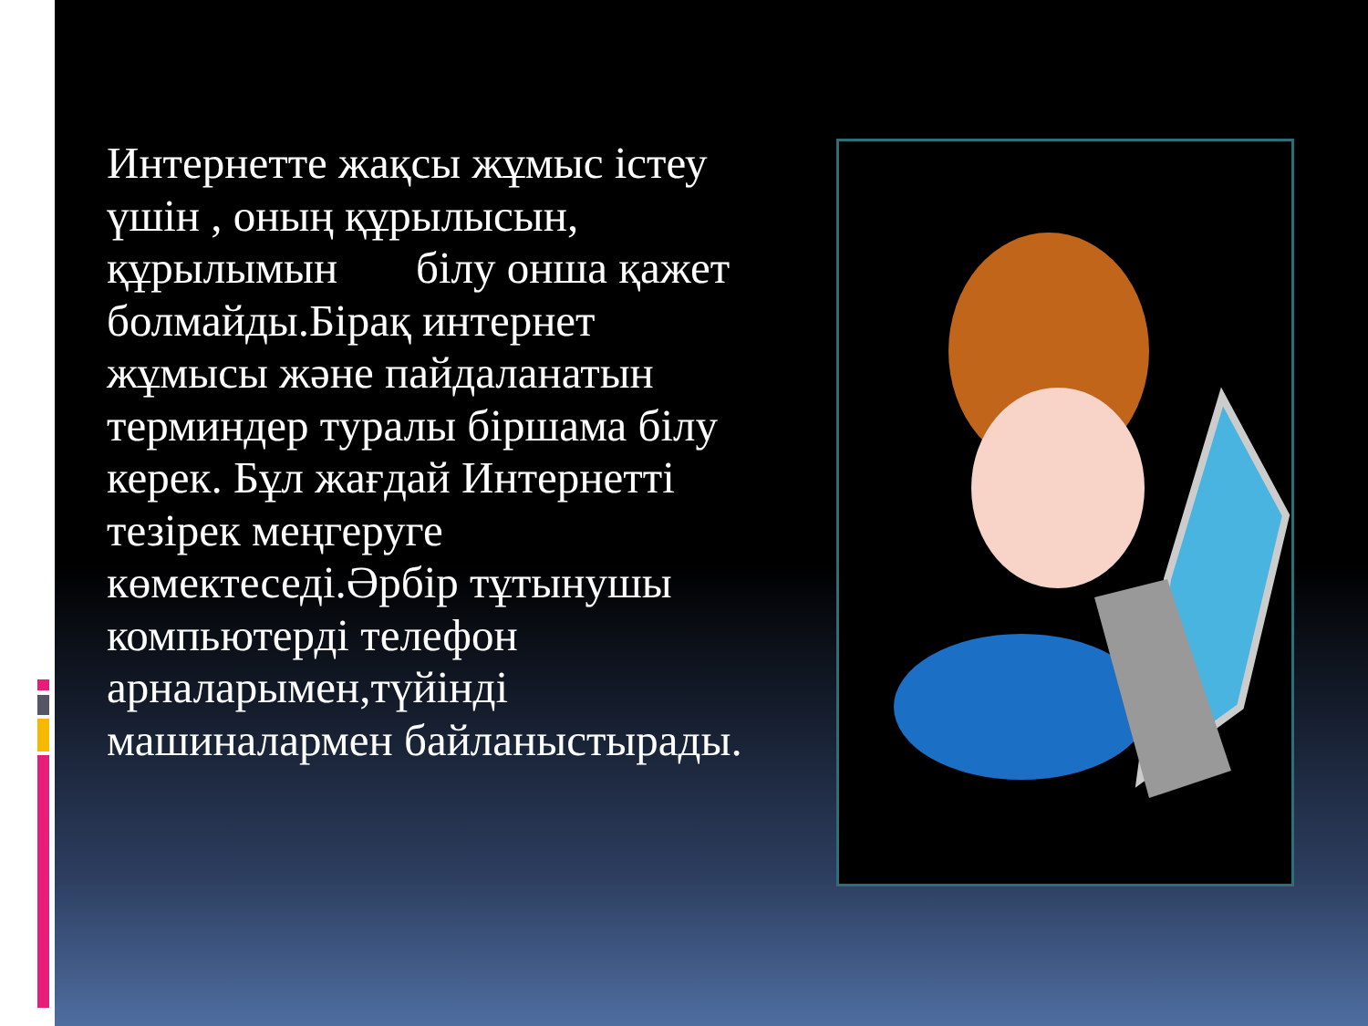Интернетте жақсы жұмыс істеу үшін , оның құрылысын, құрылымын білу онша қажет болмайды.Бірақ интернет жұмысы және пайдаланатын терминдер туралы біршама білу керек. Бұл жағдай Интернетті тезірек меңгеруге көмектеседі.Әрбір тұтынушы компьютерді телефон арналарымен,түйінді машиналармен байланыстырады.